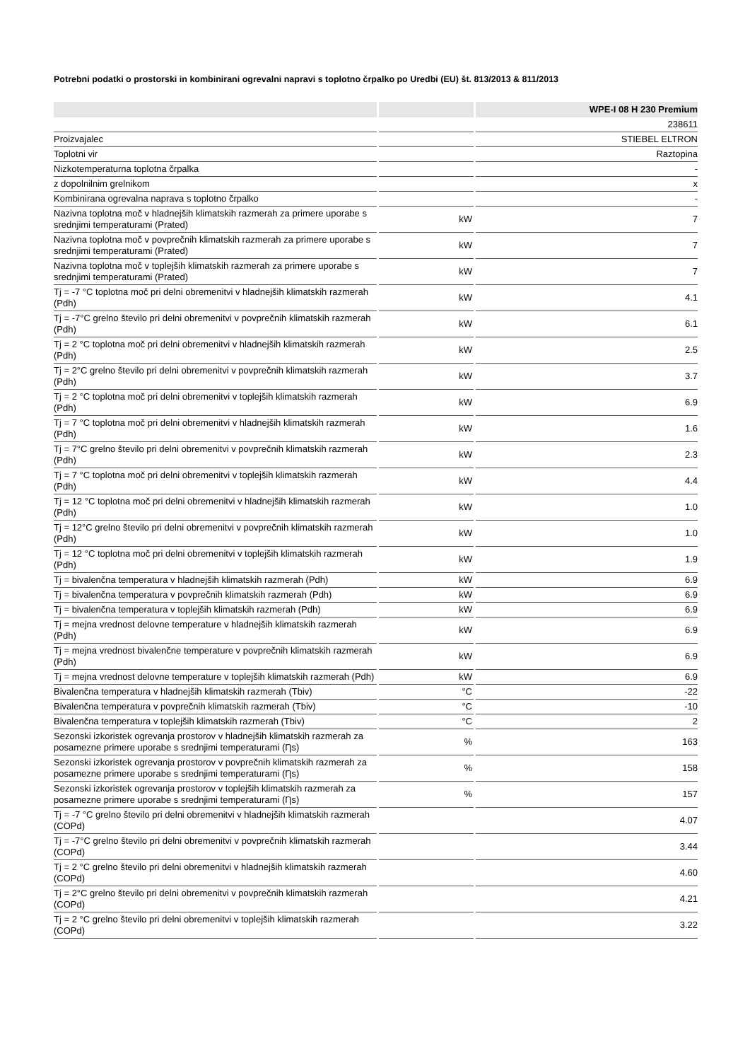Potrebni podatki o prostorski in kombinirani ogrevalni napravi s toplotno črpalko po Uredbi (EU) št. 813/2013 & 811/2013
| | | WPE-I 08 H 230 Premium |
| --- | --- | --- |
| | | 238611 |
| Proizvajalec | | STIEBEL ELTRON |
| Toplotni vir | | Raztopina |
| Nizkotemperaturna toplotna črpalka | | - |
| z dopolnilnim grelnikom | | x |
| Kombinirana ogrevalna naprava s toplotno črpalko | | - |
| Nazivna toplotna moč v hladnejših klimatskih razmerah za primere uporabe s srednjimi temperaturami (Prated) | kW | 7 |
| Nazivna toplotna moč v povprečnih klimatskih razmerah za primere uporabe s srednjimi temperaturami (Prated) | kW | 7 |
| Nazivna toplotna moč v toplejših klimatskih razmerah za primere uporabe s srednjimi temperaturami (Prated) | kW | 7 |
| Tj = -7 °C toplotna moč pri delni obremenitvi v hladnejših klimatskih razmerah (Pdh) | kW | 4.1 |
| Tj = -7°C grelno število pri delni obremenitvi v povprečnih klimatskih razmerah (Pdh) | kW | 6.1 |
| Tj = 2 °C toplotna moč pri delni obremenitvi v hladnejših klimatskih razmerah (Pdh) | kW | 2.5 |
| Tj = 2°C grelno število pri delni obremenitvi v povprečnih klimatskih razmerah (Pdh) | kW | 3.7 |
| Tj = 2 °C toplotna moč pri delni obremenitvi v toplejših klimatskih razmerah (Pdh) | kW | 6.9 |
| Tj = 7 °C toplotna moč pri delni obremenitvi v hladnejših klimatskih razmerah (Pdh) | kW | 1.6 |
| Tj = 7°C grelno število pri delni obremenitvi v povprečnih klimatskih razmerah (Pdh) | kW | 2.3 |
| Tj = 7 °C toplotna moč pri delni obremenitvi v toplejših klimatskih razmerah (Pdh) | kW | 4.4 |
| Tj = 12 °C toplotna moč pri delni obremenitvi v hladnejših klimatskih razmerah (Pdh) | kW | 1.0 |
| Tj = 12°C grelno število pri delni obremenitvi v povprečnih klimatskih razmerah (Pdh) | kW | 1.0 |
| Tj = 12 °C toplotna moč pri delni obremenitvi v toplejših klimatskih razmerah (Pdh) | kW | 1.9 |
| Tj = bivalenčna temperatura v hladnejših klimatskih razmerah (Pdh) | kW | 6.9 |
| Tj = bivalenčna temperatura v povprečnih klimatskih razmerah (Pdh) | kW | 6.9 |
| Tj = bivalenčna temperatura v toplejših klimatskih razmerah (Pdh) | kW | 6.9 |
| Tj = mejna vrednost delovne temperature v hladnejših klimatskih razmerah (Pdh) | kW | 6.9 |
| Tj = mejna vrednost bivalenčne temperature v povprečnih klimatskih razmerah (Pdh) | kW | 6.9 |
| Tj = mejna vrednost delovne temperature v toplejših klimatskih razmerah (Pdh) | kW | 6.9 |
| Bivalenčna temperatura v hladnejših klimatskih razmerah (Tbiv) | °C | -22 |
| Bivalenčna temperatura v povprečnih klimatskih razmerah (Tbiv) | °C | -10 |
| Bivalenčna temperatura v toplejših klimatskih razmerah (Tbiv) | °C | 2 |
| Sezonski izkoristek ogrevanja prostorov v hladnejših klimatskih razmerah za posamezne primere uporabe s srednjimi temperaturami (Ƞs) | % | 163 |
| Sezonski izkoristek ogrevanja prostorov v povprečnih klimatskih razmerah za posamezne primere uporabe s srednjimi temperaturami (Ƞs) | % | 158 |
| Sezonski izkoristek ogrevanja prostorov v toplejših klimatskih razmerah za posamezne primere uporabe s srednjimi temperaturami (Ƞs) | % | 157 |
| Tj = -7 °C grelno število pri delni obremenitvi v hladnejših klimatskih razmerah (COPd) | | 4.07 |
| Tj = -7°C grelno število pri delni obremenitvi v povprečnih klimatskih razmerah (COPd) | | 3.44 |
| Tj = 2 °C grelno število pri delni obremenitvi v hladnejših klimatskih razmerah (COPd) | | 4.60 |
| Tj = 2°C grelno število pri delni obremenitvi v povprečnih klimatskih razmerah (COPd) | | 4.21 |
| Tj = 2 °C grelno število pri delni obremenitvi v toplejših klimatskih razmerah (COPd) | | 3.22 |